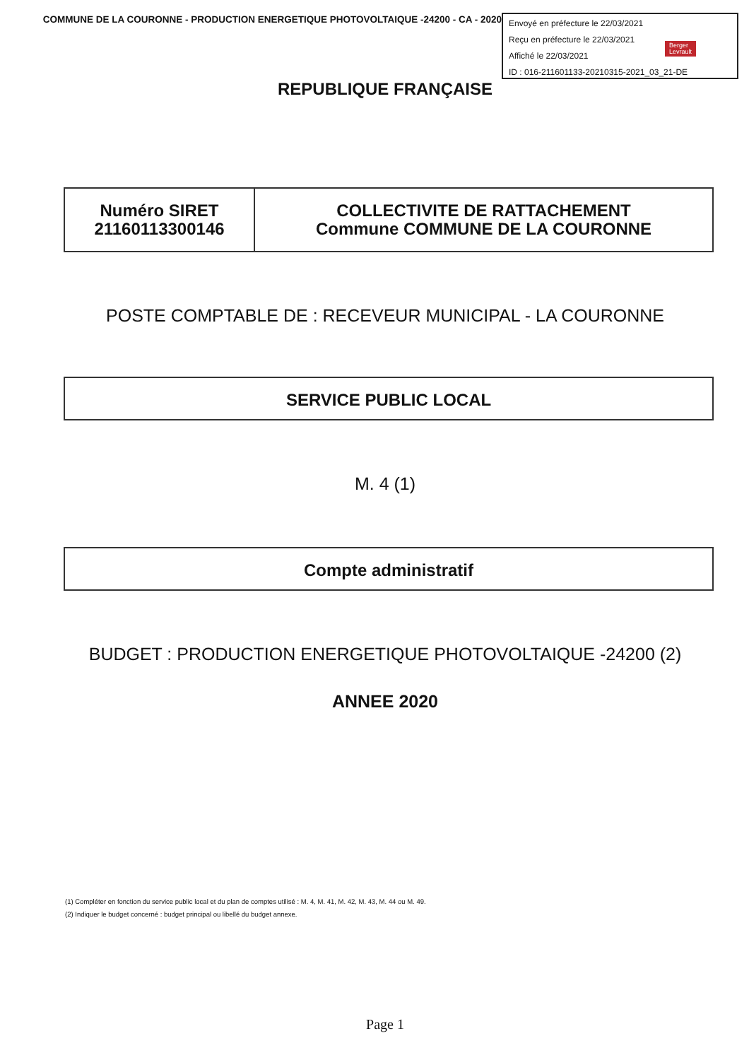COMMUNE DE LA COURONNE - PRODUCTION ENERGETIQUE PHOTOVOLTAIQUE -24200 - CA - 2020
Envoyé en préfecture le 22/03/2021
Reçu en préfecture le 22/03/2021
Berger
Levrault
Affiché le 22/03/2021
ID : 016-211601133-20210315-2021_03_21-DE
REPUBLIQUE FRANÇAISE
| Numéro SIRET 21160113300146 | COLLECTIVITE DE RATTACHEMENT Commune COMMUNE DE LA COURONNE |
POSTE COMPTABLE DE : RECEVEUR MUNICIPAL - LA COURONNE
SERVICE PUBLIC LOCAL
M. 4 (1)
Compte administratif
BUDGET : PRODUCTION ENERGETIQUE PHOTOVOLTAIQUE -24200 (2)
ANNEE 2020
(1) Compléter en fonction du service public local et du plan de comptes utilisé : M. 4, M. 41, M. 42, M. 43, M. 44 ou M. 49.
(2) Indiquer le budget concerné : budget principal ou libellé du budget annexe.
Page 1